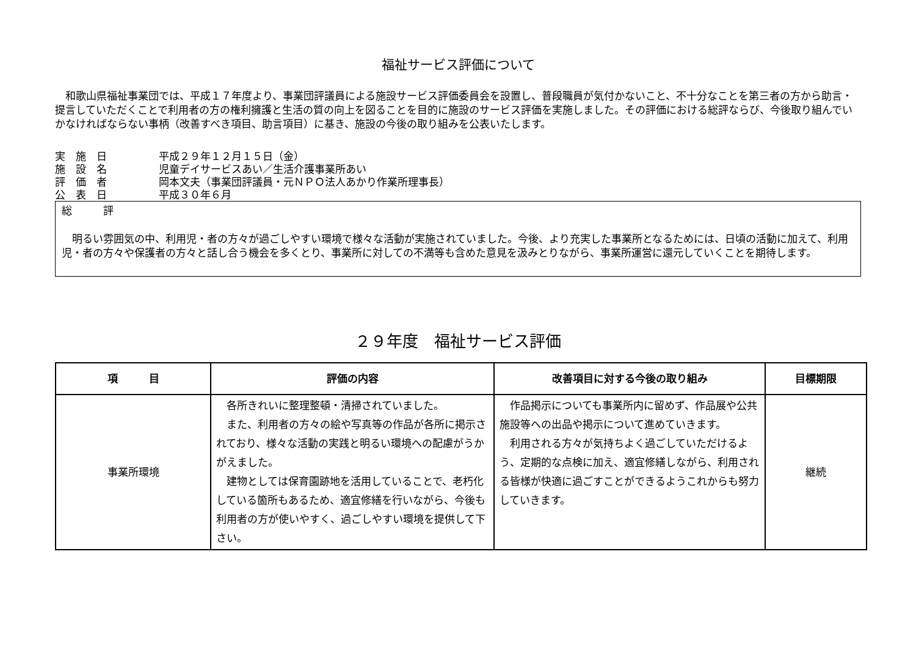福祉サービス評価について
　和歌山県福祉事業団では、平成１７年度より、事業団評議員による施設サービス評価委員会を設置し、普段職員が気付かないこと、不十分なことを第三者の方から助言・提言していただくことで利用者の方の権利擁護と生活の質の向上を図ることを目的に施設のサービス評価を実施しました。その評価における総評ならび、今後取り組んでいかなければならない事柄（改善すべき項目、助言項目）に基き、施設の今後の取り組みを公表いたします。
実　施　日 平成２９年１２月１５日（金）
施　設　名 児童デイサービスあい／生活介護事業所あい
評　価　者 岡本文夫（事業団評議員・元ＮＰＯ法人あかり作業所理事長）
公　表　日 平成３０年６月
総　　　評
　明るい雰囲気の中、利用児・者の方々が過ごしやすい環境で様々な活動が実施されていました。今後、より充実した事業所となるためには、日頃の活動に加えて、利用児・者の方々や保護者の方々と話し合う機会を多くとり、事業所に対しての不満等も含めた意見を汲みとりながら、事業所運営に還元していくことを期待します。
２９年度　福祉サービス評価
| 項 目 | 評価の内容 | 改善項目に対する今後の取り組み | 目標期限 |
| --- | --- | --- | --- |
| 事業所環境 | 各所きれいに整理整頓・清掃されていました。 また、利用者の方々の絵や写真等の作品が各所に掲示されており、様々な活動の実践と明るい環境への配慮がうかがえました。 建物としては保育園跡地を活用していることで、老朽化している箇所もあるため、適宜修繕を行いながら、今後も利用者の方が使いやすく、過ごしやすい環境を提供して下さい。 | 作品掲示についても事業所内に留めず、作品展や公共施設等への出品や掲示について進めていきます。 利用される方々が気持ちよく過ごしていただけるよう、定期的な点検に加え、適宜修繕しながら、利用される皆様が快適に過ごすことができるようこれからも努力していきます。 | 継続 |